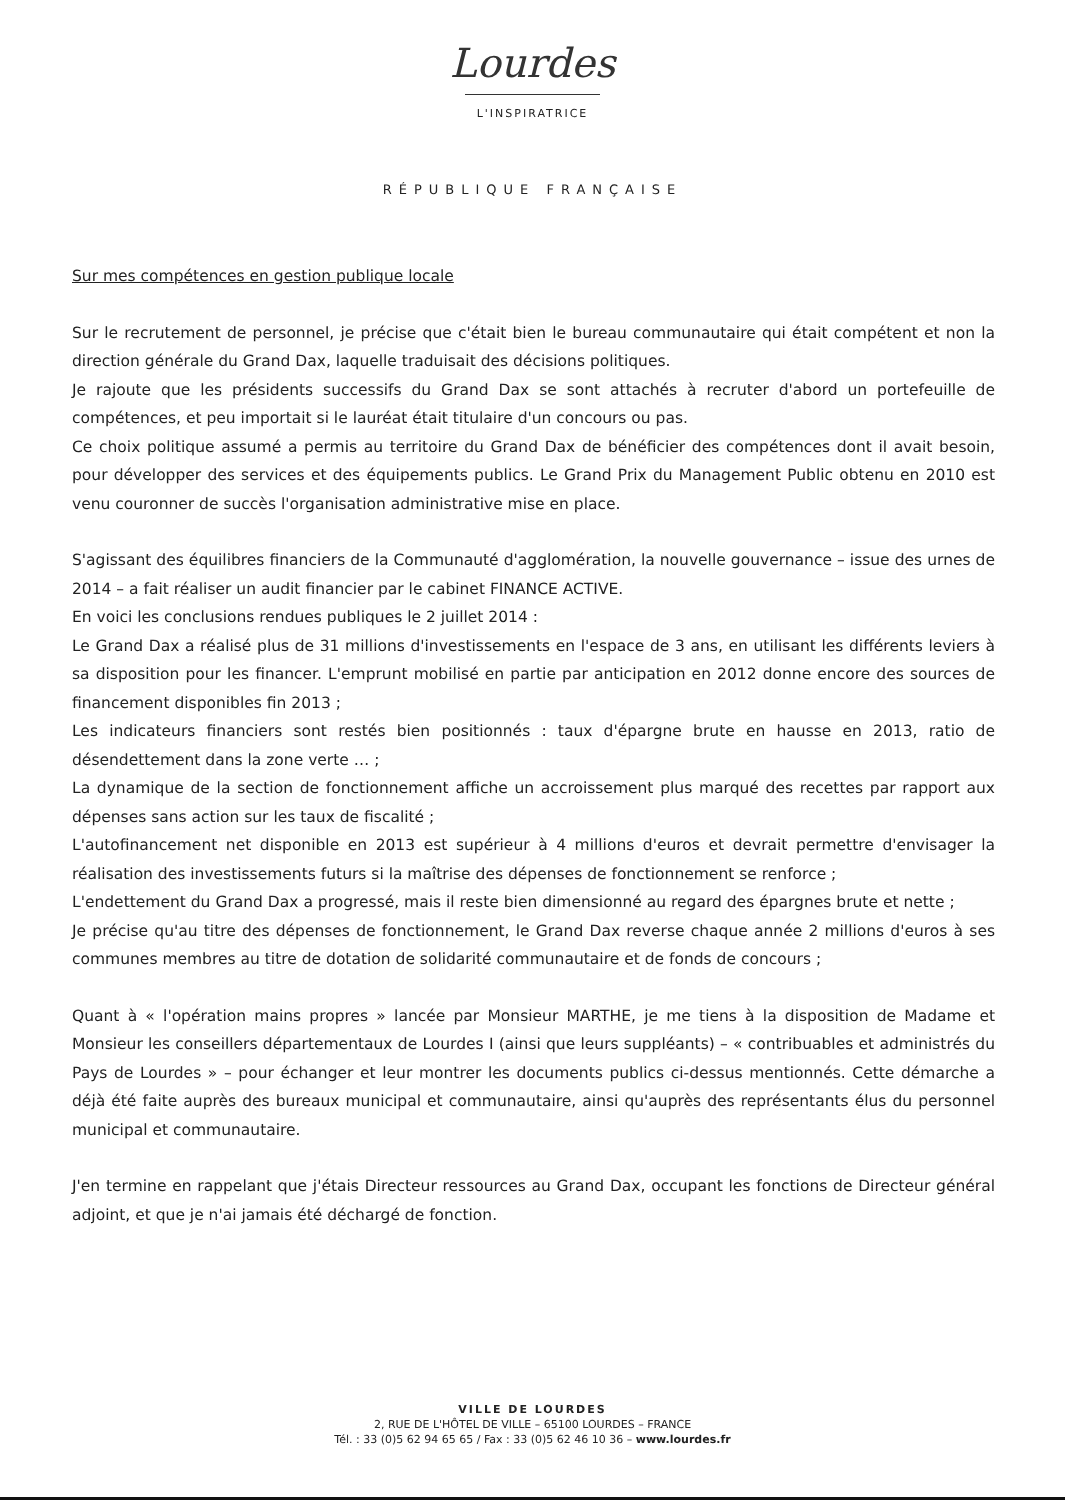Lourdes
L'INSPIRATRICE
RÉPUBLIQUE FRANÇAISE
Sur mes compétences en gestion publique locale
Sur le recrutement de personnel, je précise que c'était bien le bureau communautaire qui était compétent et non la direction générale du Grand Dax, laquelle traduisait des décisions politiques.
Je rajoute que les présidents successifs du Grand Dax se sont attachés à recruter d'abord un portefeuille de compétences, et peu importait si le lauréat était titulaire d'un concours ou pas.
Ce choix politique assumé a permis au territoire du Grand Dax de bénéficier des compétences dont il avait besoin, pour développer des services et des équipements publics. Le Grand Prix du Management Public obtenu en 2010 est venu couronner de succès l'organisation administrative mise en place.
S'agissant des équilibres financiers de la Communauté d'agglomération, la nouvelle gouvernance – issue des urnes de 2014 – a fait réaliser un audit financier par le cabinet FINANCE ACTIVE.
En voici les conclusions rendues publiques le 2 juillet 2014 :
Le Grand Dax a réalisé plus de 31 millions d'investissements en l'espace de 3 ans, en utilisant les différents leviers à sa disposition pour les financer. L'emprunt mobilisé en partie par anticipation en 2012 donne encore des sources de financement disponibles fin 2013 ;
Les indicateurs financiers sont restés bien positionnés : taux d'épargne brute en hausse en 2013, ratio de désendettement dans la zone verte … ;
La dynamique de la section de fonctionnement affiche un accroissement plus marqué des recettes par rapport aux dépenses sans action sur les taux de fiscalité ;
L'autofinancement net disponible en 2013 est supérieur à 4 millions d'euros et devrait permettre d'envisager la réalisation des investissements futurs si la maîtrise des dépenses de fonctionnement se renforce ;
L'endettement du Grand Dax a progressé, mais il reste bien dimensionné au regard des épargnes brute et nette ;
Je précise qu'au titre des dépenses de fonctionnement, le Grand Dax reverse chaque année 2 millions d'euros à ses communes membres au titre de dotation de solidarité communautaire et de fonds de concours ;
Quant à « l'opération mains propres » lancée par Monsieur MARTHE, je me tiens à la disposition de Madame et Monsieur les conseillers départementaux de Lourdes I (ainsi que leurs suppléants) – « contribuables et administrés du Pays de Lourdes » – pour échanger et leur montrer les documents publics ci-dessus mentionnés. Cette démarche a déjà été faite auprès des bureaux municipal et communautaire, ainsi qu'auprès des représentants élus du personnel municipal et communautaire.
J'en termine en rappelant que j'étais Directeur ressources au Grand Dax, occupant les fonctions de Directeur général adjoint, et que je n'ai jamais été déchargé de fonction.
VILLE DE LOURDES
2, RUE DE L'HÔTEL DE VILLE – 65100 LOURDES – FRANCE
Tél. : 33 (0)5 62 94 65 65 / Fax : 33 (0)5 62 46 10 36 – www.lourdes.fr